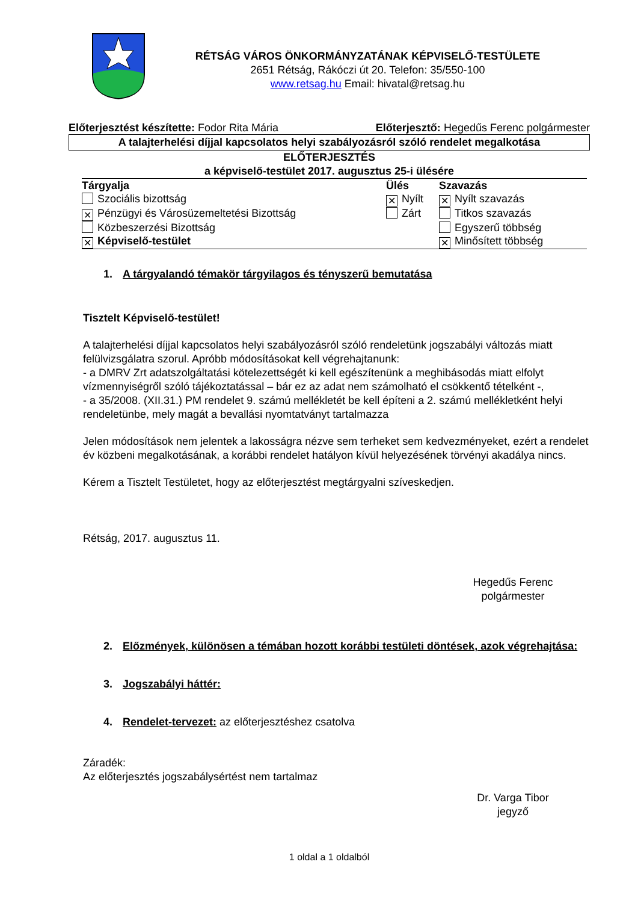RÉTSÁG VÁROS ÖNKORMÁNYZATÁNAK KÉPVISELŐ-TESTÜLETE
2651 Rétság, Rákóczi út 20. Telefon: 35/550-100
www.retsag.hu Email: hivatal@retsag.hu
Előterjesztést készítette: Fodor Rita Mária Előterjesztő: Hegedűs Ferenc polgármester
A talajterhelési díjjal kapcsolatos helyi szabályozásról szóló rendelet megalkotása
ELŐTERJESZTÉS
a képviselő-testület 2017. augusztus 25-i ülésére
| Tárgyalja | Ülés | Szavazás |
| --- | --- | --- |
| Szociális bizottság | ✕ Nyílt | ✕ Nyílt szavazás |
| ✕ Pénzügyi és Városüzemeltetési Bizottság | Zárt | Titkos szavazás |
| Közbeszerzési Bizottság | | Egyszerű többség |
| ✕ Képviselő-testület | | ✕ Minősített többség |
1. A tárgyalandó témakör tárgyilagos és tényszerű bemutatása
Tisztelt Képviselő-testület!
A talajterhelési díjjal kapcsolatos helyi szabályozásról szóló rendeletünk jogszabályi változás miatt felülvizsgálatra szorul. Apróbb módosításokat kell végrehajtanunk:
- a DMRV Zrt adatszolgáltatási kötelezettségét ki kell egészítenünk a meghibásodás miatt elfolyt vízmennyiségről szóló tájékoztatással – bár ez az adat nem számolható el csökkentő tételként -,
- a 35/2008. (XII.31.) PM rendelet 9. számú mellékletét be kell építeni a 2. számú mellékletként helyi rendeletünbe, mely magát a bevallási nyomtatványt tartalmazza
Jelen módosítások nem jelentek a lakosságra nézve sem terheket sem kedvezményeket, ezért a rendelet év közbeni megalkotásának, a korábbi rendelet hatályon kívül helyezésének törvényi akadálya nincs.
Kérem a Tisztelt Testületet, hogy az előterjesztést megtárgyalni szíveskedjen.
Rétság, 2017. augusztus 11.
Hegedűs Ferenc
polgármester
2. Előzmények, különösen a témában hozott korábbi testületi döntések, azok végrehajtása:
3. Jogszabályi háttér:
4. Rendelet-tervezet: az előterjesztéshez csatolva
Záradék:
Az előterjesztés jogszabálysértést nem tartalmaz
Dr. Varga Tibor
jegyző
1 oldal a 1 oldalból